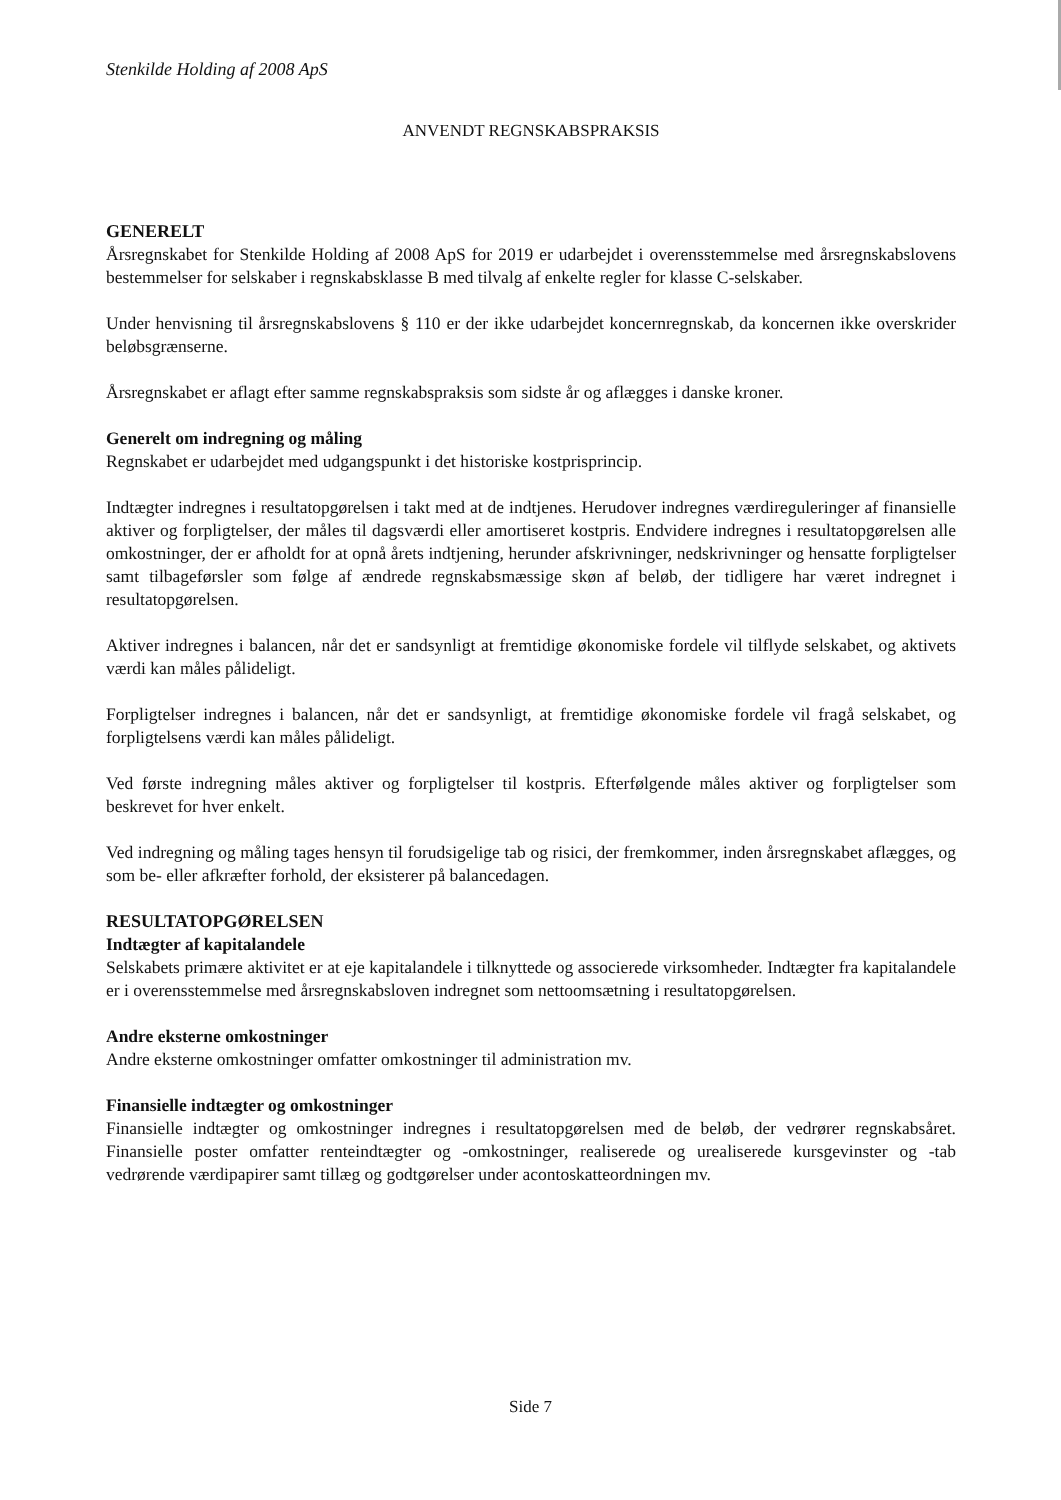Stenkilde Holding af 2008 ApS
ANVENDT REGNSKABSPRAKSIS
GENERELT
Årsregnskabet for Stenkilde Holding af 2008 ApS for 2019 er udarbejdet i overensstemmelse med årsregnskabslovens bestemmelser for selskaber i regnskabsklasse B med tilvalg af enkelte regler for klasse C-selskaber.
Under henvisning til årsregnskabslovens § 110 er der ikke udarbejdet koncernregnskab, da koncernen ikke overskrider beløbsgrænserne.
Årsregnskabet er aflagt efter samme regnskabspraksis som sidste år og aflægges i danske kroner.
Generelt om indregning og måling
Regnskabet er udarbejdet med udgangspunkt i det historiske kostprisprincip.
Indtægter indregnes i resultatopgørelsen i takt med at de indtjenes. Herudover indregnes værdireguleringer af finansielle aktiver og forpligtelser, der måles til dagsværdi eller amortiseret kostpris. Endvidere indregnes i resultatopgørelsen alle omkostninger, der er afholdt for at opnå årets indtjening, herunder afskrivninger, nedskrivninger og hensatte forpligtelser samt tilbageførsler som følge af ændrede regnskabsmæssige skøn af beløb, der tidligere har været indregnet i resultatopgørelsen.
Aktiver indregnes i balancen, når det er sandsynligt at fremtidige økonomiske fordele vil tilflyde selskabet, og aktivets værdi kan måles pålideligt.
Forpligtelser indregnes i balancen, når det er sandsynligt, at fremtidige økonomiske fordele vil fragå selskabet, og forpligtelsens værdi kan måles pålideligt.
Ved første indregning måles aktiver og forpligtelser til kostpris. Efterfølgende måles aktiver og forpligtelser som beskrevet for hver enkelt.
Ved indregning og måling tages hensyn til forudsigelige tab og risici, der fremkommer, inden årsregnskabet aflægges, og som be- eller afkræfter forhold, der eksisterer på balancedagen.
RESULTATOPGØRELSEN
Indtægter af kapitalandele
Selskabets primære aktivitet er at eje kapitalandele i tilknyttede og associerede virksomheder. Indtægter fra kapitalandele er i overensstemmelse med årsregnskabsloven indregnet som nettoomsætning i resultatopgørelsen.
Andre eksterne omkostninger
Andre eksterne omkostninger omfatter omkostninger til administration mv.
Finansielle indtægter og omkostninger
Finansielle indtægter og omkostninger indregnes i resultatopgørelsen med de beløb, der vedrører regnskabsåret. Finansielle poster omfatter renteindtægter og -omkostninger, realiserede og urealiserede kursgevinster og -tab vedrørende værdipapirer samt tillæg og godtgørelser under acontoskatteordningen mv.
Side 7